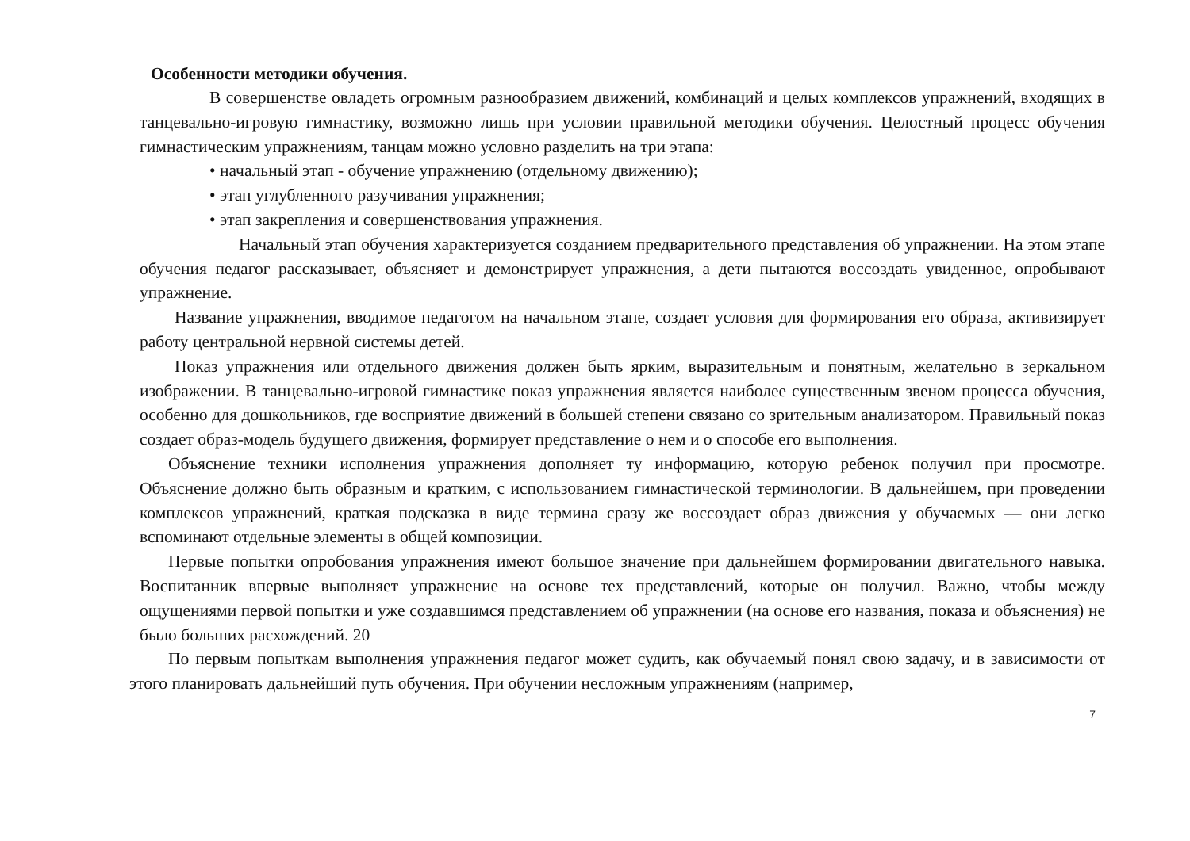Особенности методики обучения.
В совершенстве овладеть огромным разнообразием движений, комбинаций и целых комплексов упражнений, входящих в танцевально-игровую гимнастику, возможно лишь при условии правильной методики обучения. Целостный процесс обучения гимнастическим упражнениям, танцам можно условно разделить на три этапа:
• начальный этап - обучение упражнению (отдельному движению);
• этап углубленного разучивания упражнения;
• этап закрепления и совершенствования упражнения.
Начальный этап обучения характеризуется созданием предварительного представления об упражнении. На этом этапе обучения педагог рассказывает, объясняет и демонстрирует упражнения, а дети пытаются воссоздать увиденное, опробывают упражнение.
Название упражнения, вводимое педагогом на начальном этапе, создает условия для формирования его образа, активизирует работу центральной нервной системы детей.
Показ упражнения или отдельного движения должен быть ярким, выразительным и понятным, желательно в зеркальном изображении. В танцевально-игровой гимнастике показ упражнения является наиболее существенным звеном процесса обучения, особенно для дошкольников, где восприятие движений в большей степени связано со зрительным анализатором. Правильный показ создает образ-модель будущего движения, формирует представление о нем и о способе его выполнения.
Объяснение техники исполнения упражнения дополняет ту информацию, которую ребенок получил при просмотре. Объяснение должно быть образным и кратким, с использованием гимнастической терминологии. В дальнейшем, при проведении комплексов упражнений, краткая подсказка в виде термина сразу же воссоздает образ движения у обучаемых — они легко вспоминают отдельные элементы в общей композиции.
Первые попытки опробования упражнения имеют большое значение при дальнейшем формировании двигательного навыка. Воспитанник впервые выполняет упражнение на основе тех представлений, которые он получил. Важно, чтобы между ощущениями первой попытки и уже создавшимся представлением об упражнении (на основе его названия, показа и объяснения) не было больших расхождений. 20
По первым попыткам выполнения упражнения педагог может судить, как обучаемый понял свою задачу, и в зависимости от этого планировать дальнейший путь обучения. При обучении несложным упражнениям (например,
7